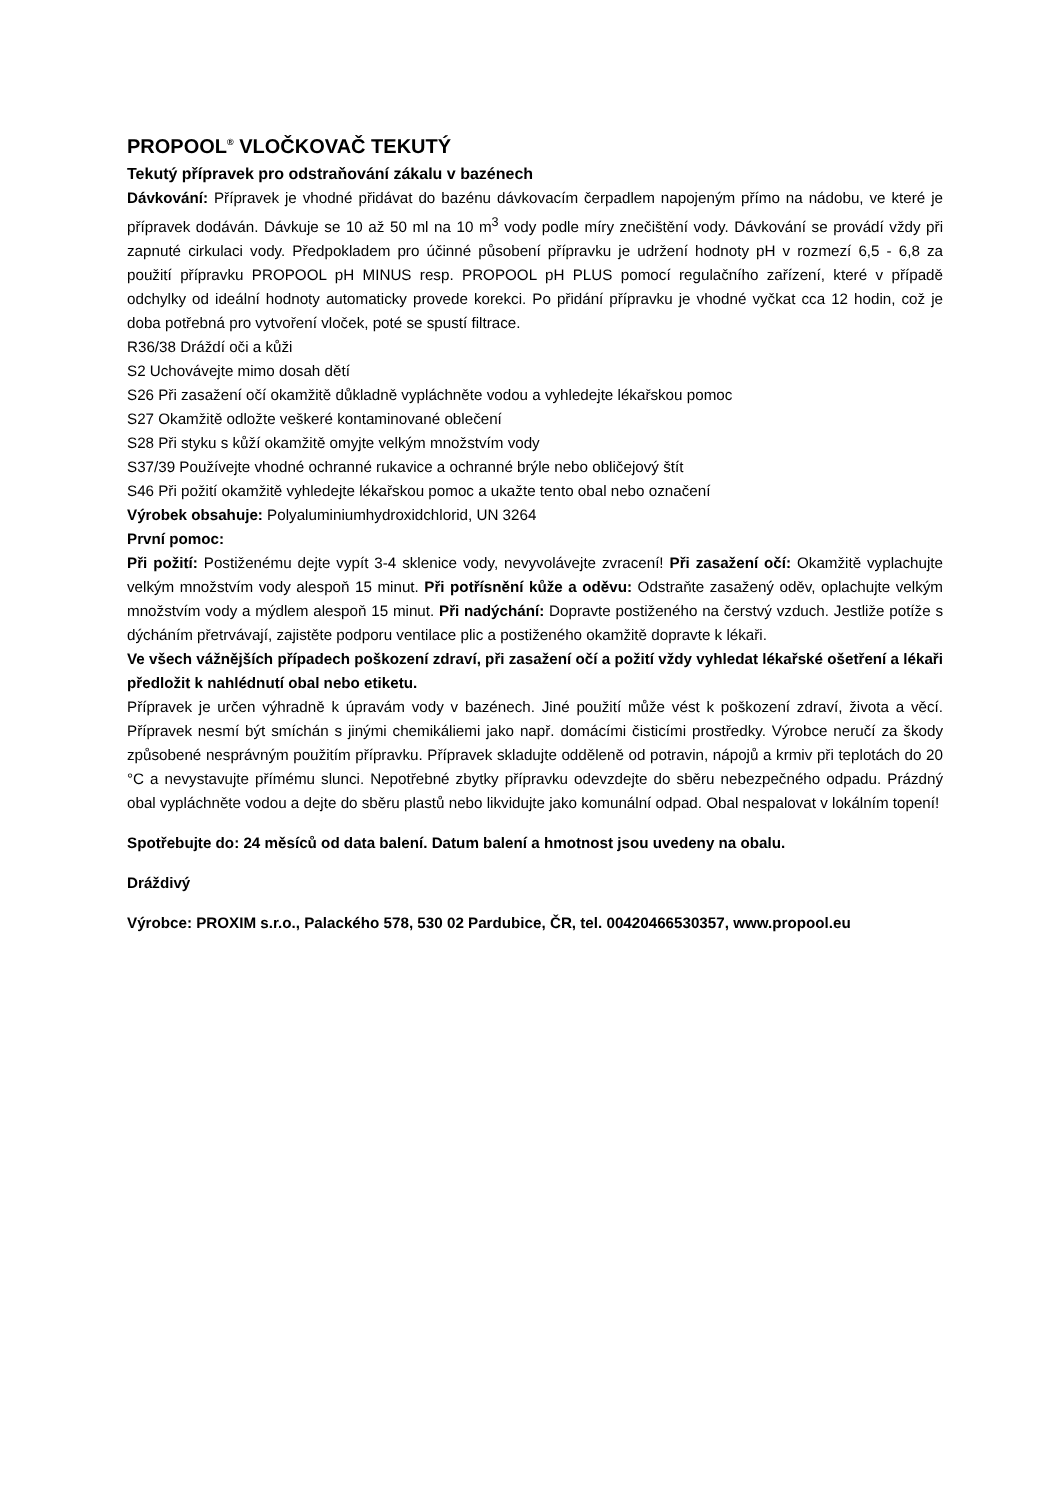PROPOOL<sup>®</sup> VLOČKOVAČ TEKUTÝ
Tekutý přípravek pro odstraňování zákalu v bazénech
Dávkování: Přípravek je vhodné přidávat do bazénu dávkovacím čerpadlem napojeným přímo na nádobu, ve které je přípravek dodáván. Dávkuje se 10 až 50 ml na 10 m<sup>3</sup> vody podle míry znečištění vody. Dávkování se provádí vždy při zapnuté cirkulaci vody. Předpokladem pro účinné působení přípravku je udržení hodnoty pH v rozmezí 6,5 - 6,8 za použití přípravku PROPOOL pH MINUS resp. PROPOOL pH PLUS pomocí regulačního zařízení, které v případě odchylky od ideální hodnoty automaticky provede korekci. Po přidání přípravku je vhodné vyčkat cca 12 hodin, což je doba potřebná pro vytvoření vloček, poté se spustí filtrace.
R36/38 Dráždí oči a kůži
S2 Uchovávejte mimo dosah dětí
S26 Při zasažení očí okamžitě důkladně vypláchněte vodou a vyhledejte lékařskou pomoc
S27 Okamžitě odložte veškeré kontaminované oblečení
S28 Při styku s kůží okamžitě omyjte velkým množstvím vody
S37/39 Používejte vhodné ochranné rukavice a ochranné brýle nebo obličejový štít
S46 Při požití okamžitě vyhledejte lékařskou pomoc a ukažte tento obal nebo označení
Výrobek obsahuje: Polyaluminiumhydroxidchlorid, UN 3264
První pomoc:
Při požití: Postiženému dejte vypít 3-4 sklenice vody, nevyvolávejte zvracení! Při zasažení očí: Okamžitě vyplachujte velkým množstvím vody alespoň 15 minut. Při potřísnění kůže a oděvu: Odstraňte zasažený oděv, oplachujte velkým množstvím vody a mýdlem alespoň 15 minut. Při nadýchání: Dopravte postiženého na čerstvý vzduch. Jestliže potíže s dýcháním přetrvávají, zajistěte podporu ventilace plic a postiženého okamžitě dopravte k lékaři.
Ve všech vážnějších případech poškození zdraví, při zasažení očí a požití vždy vyhledat lékařské ošetření a lékaři předložit k nahlédnutí obal nebo etiketu.
Přípravek je určen výhradně k úpravám vody v bazénech. Jiné použití může vést k poškození zdraví, života a věcí. Přípravek nesmí být smíchán s jinými chemikáliemi jako např. domácími čisticími prostředky. Výrobce neručí za škody způsobené nesprávným použitím přípravku. Přípravek skladujte odděleně od potravin, nápojů a krmiv při teplotách do 20 °C a nevystavujte přímému slunci. Nepotřebné zbytky přípravku odevzdejte do sběru nebezpečného odpadu. Prázdný obal vypláchněte vodou a dejte do sběru plastů nebo likvidujte jako komunální odpad. Obal nespalovat v lokálním topení!
Spotřebujte do: 24 měsíců od data balení. Datum balení a hmotnost jsou uvedeny na obalu.
Dráždivý
Výrobce: PROXIM s.r.o., Palackého 578, 530 02 Pardubice, ČR, tel. 00420466530357, www.propool.eu